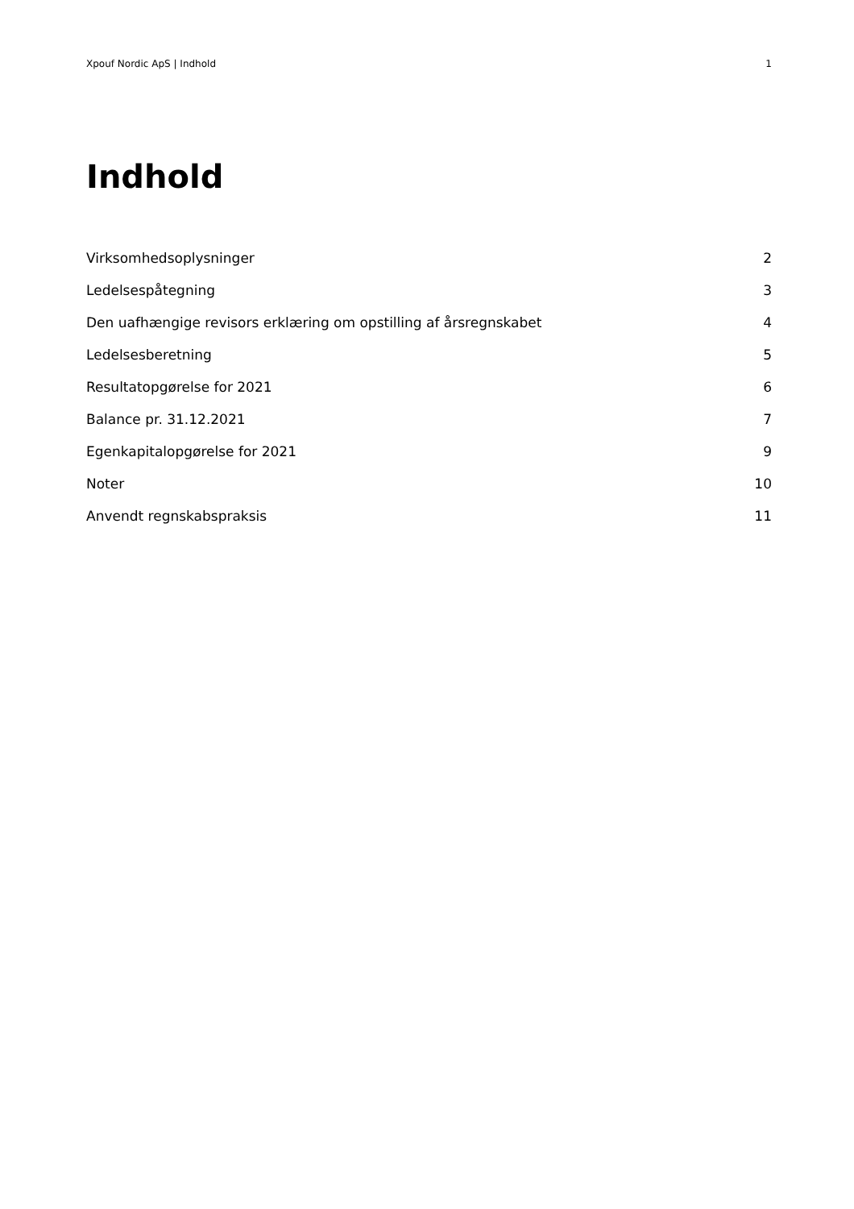Xpouf Nordic ApS | Indhold 1
Indhold
Virksomhedsoplysninger 2
Ledelsespåtegning 3
Den uafhængige revisors erklæring om opstilling af årsregnskabet 4
Ledelsesberetning 5
Resultatopgørelse for 2021 6
Balance pr. 31.12.2021 7
Egenkapitalopgørelse for 2021 9
Noter 10
Anvendt regnskabspraksis 11